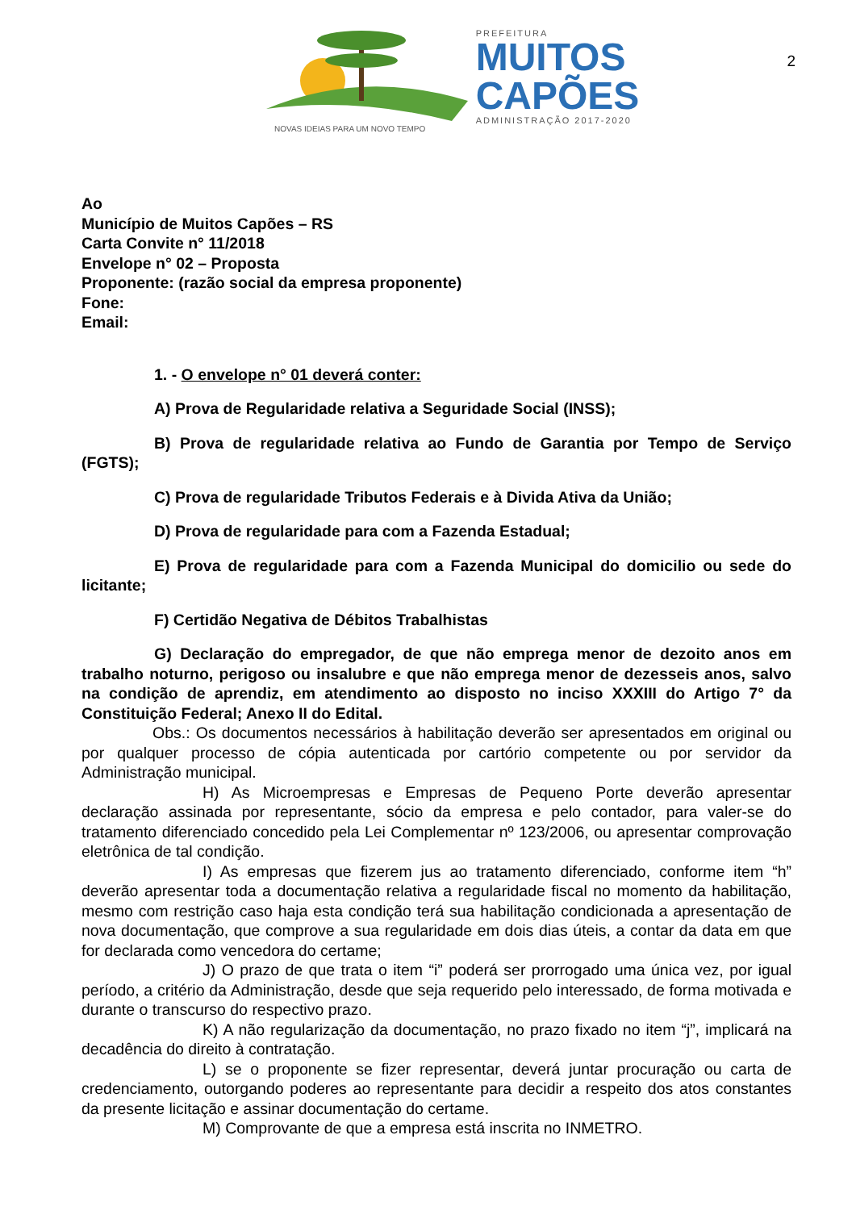2
NOVAS IDEIAS PARA UM NOVO TEMPO
PREFEITURA
MUITOS
CAPÕES
ADMINISTRAÇÃO 2017-2020
Ao
Município de Muitos Capões – RS
Carta Convite n° 11/2018
Envelope n° 02 – Proposta
Proponente: (razão social da empresa proponente)
Fone:
Email:
1. - O envelope n° 01 deverá conter:
A) Prova de Regularidade relativa a Seguridade Social (INSS);
B) Prova de regularidade relativa ao Fundo de Garantia por Tempo de Serviço (FGTS);
C) Prova de regularidade Tributos Federais e à Divida Ativa da União;
D) Prova de regularidade para com a Fazenda Estadual;
E) Prova de regularidade para com a Fazenda Municipal do domicilio ou sede do licitante;
F) Certidão Negativa de Débitos Trabalhistas
G) Declaração do empregador, de que não emprega menor de dezoito anos em trabalho noturno, perigoso ou insalubre e que não emprega menor de dezesseis anos, salvo na condição de aprendiz, em atendimento ao disposto no inciso XXXIII do Artigo 7° da Constituição Federal; Anexo II do Edital.
Obs.: Os documentos necessários à habilitação deverão ser apresentados em original ou por qualquer processo de cópia autenticada por cartório competente ou por servidor da Administração municipal.
H) As Microempresas e Empresas de Pequeno Porte deverão apresentar declaração assinada por representante, sócio da empresa e pelo contador, para valer-se do tratamento diferenciado concedido pela Lei Complementar nº 123/2006, ou apresentar comprovação eletrônica de tal condição.
I) As empresas que fizerem jus ao tratamento diferenciado, conforme item “h” deverão apresentar toda a documentação relativa a regularidade fiscal no momento da habilitação, mesmo com restrição caso haja esta condição terá sua habilitação condicionada a apresentação de nova documentação, que comprove a sua regularidade em dois dias úteis, a contar da data em que for declarada como vencedora do certame;
J) O prazo de que trata o item “i” poderá ser prorrogado uma única vez, por igual período, a critério da Administração, desde que seja requerido pelo interessado, de forma motivada e durante o transcurso do respectivo prazo.
K) A não regularização da documentação, no prazo fixado no item “j”, implicará na decadência do direito à contratação.
L) se o proponente se fizer representar, deverá juntar procuração ou carta de credenciamento, outorgando poderes ao representante para decidir a respeito dos atos constantes da presente licitação e assinar documentação do certame.
M) Comprovante de que a empresa está inscrita no INMETRO.